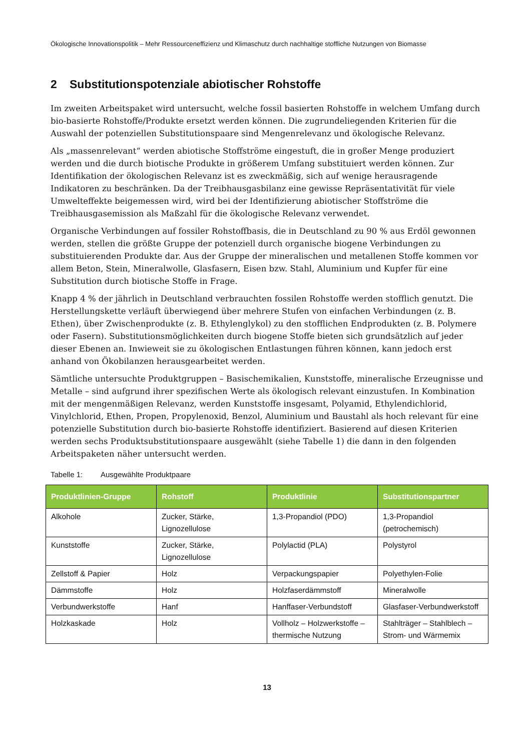Ökologische Innovationspolitik – Mehr Ressourceneffizienz und Klimaschutz durch nachhaltige stoffliche Nutzungen von Biomasse
2 Substitutionspotenziale abiotischer Rohstoffe
Im zweiten Arbeitspaket wird untersucht, welche fossil basierten Rohstoffe in welchem Umfang durch bio-basierte Rohstoffe/Produkte ersetzt werden können. Die zugrundeliegenden Kriterien für die Auswahl der potenziellen Substitutionspaare sind Mengenrelevanz und ökologische Relevanz.
Als „massenrelevant“ werden abiotische Stoffströme eingestuft, die in großer Menge produziert werden und die durch biotische Produkte in größerem Umfang substituiert werden können. Zur Identifikation der ökologischen Relevanz ist es zweckmäßig, sich auf wenige herausragende Indikatoren zu beschränken. Da der Treibhausgasbilanz eine gewisse Repräsentativität für viele Umwelteffekte beigemessen wird, wird bei der Identifizierung abiotischer Stoffströme die Treibhausgasemission als Maßzahl für die ökologische Relevanz verwendet.
Organische Verbindungen auf fossiler Rohstoffbasis, die in Deutschland zu 90 % aus Erdöl gewonnen werden, stellen die größte Gruppe der potenziell durch organische biogene Verbindungen zu substituierenden Produkte dar. Aus der Gruppe der mineralischen und metallenen Stoffe kommen vor allem Beton, Stein, Mineralwolle, Glasfasern, Eisen bzw. Stahl, Aluminium und Kupfer für eine Substitution durch biotische Stoffe in Frage.
Knapp 4 % der jährlich in Deutschland verbrauchten fossilen Rohstoffe werden stofflich genutzt. Die Herstellungskette verläuft überwiegend über mehrere Stufen von einfachen Verbindungen (z. B. Ethen), über Zwischenprodukte (z. B. Ethylenglykol) zu den stofflichen Endprodukten (z. B. Polymere oder Fasern). Substitutionsmöglichkeiten durch biogene Stoffe bieten sich grundsätzlich auf jeder dieser Ebenen an. Inwieweit sie zu ökologischen Entlastungen führen können, kann jedoch erst anhand von Ökobilanzen herausgearbeitet werden.
Sämtliche untersuchte Produktgruppen – Basischemikalien, Kunststoffe, mineralische Erzeugnisse und Metalle – sind aufgrund ihrer spezifischen Werte als ökologisch relevant einzustufen. In Kombination mit der mengenmäßigen Relevanz, werden Kunststoffe insgesamt, Polyamid, Ethylendichlorid, Vinylchlorid, Ethen, Propen, Propylenoxid, Benzol, Aluminium und Baustahl als hoch relevant für eine potenzielle Substitution durch bio-basierte Rohstoffe identifiziert. Basierend auf diesen Kriterien werden sechs Produktsubstitutionspaare ausgewählt (siehe Tabelle 1) die dann in den folgenden Arbeitspaketen näher untersucht werden.
Tabelle 1: Ausgewählte Produktpaare
| Produktlinien-Gruppe | Rohstoff | Produktlinie | Substitutionspartner |
| --- | --- | --- | --- |
| Alkohole | Zucker, Stärke, Lignozellulose | 1,3-Propandiol (PDO) | 1,3-Propandiol (petrochemisch) |
| Kunststoffe | Zucker, Stärke, Lignozellulose | Polylactid (PLA) | Polystyrol |
| Zellstoff & Papier | Holz | Verpackungspapier | Polyethylen-Folie |
| Dämmstoffe | Holz | Holzfaserdämmstoff | Mineralwolle |
| Verbundwerkstoffe | Hanf | Hanffaser-Verbundstoff | Glasfaser-Verbundwerkstoff |
| Holzkaskade | Holz | Vollholz – Holzwerkstoffe – thermische Nutzung | Stahlträger – Stahlblech – Strom- und Wärmemix |
13